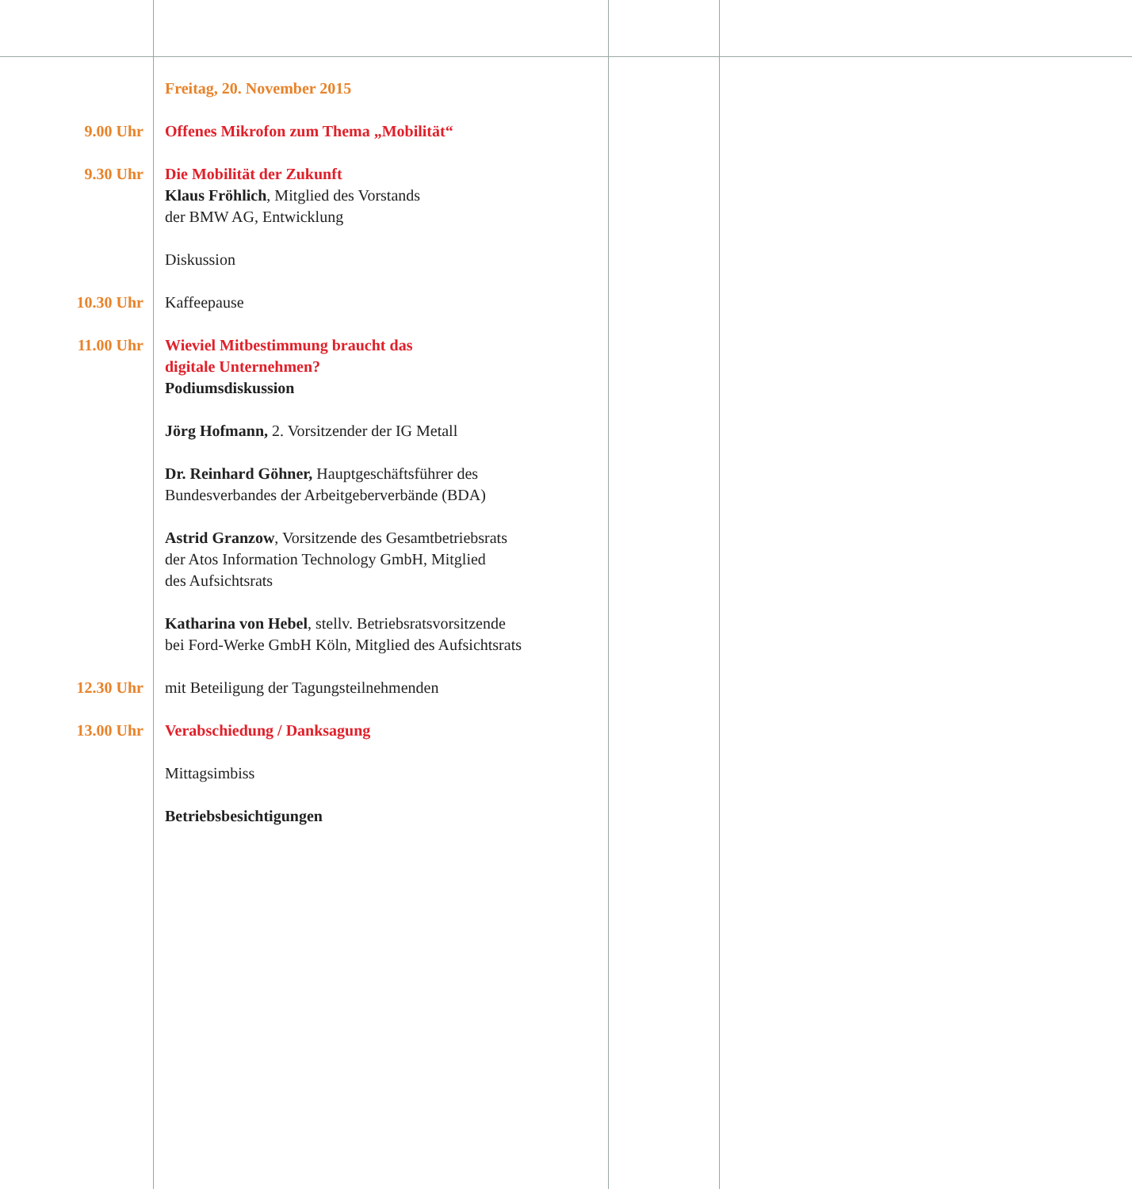Freitag, 20. November 2015
9.00 Uhr Offenes Mikrofon zum Thema „Mobilität“
9.30 Uhr Die Mobilität der Zukunft
Klaus Fröhlich, Mitglied des Vorstands
der BMW AG, Entwicklung
Diskussion
10.30 Uhr Kaffeepause
11.00 Uhr Wieviel Mitbestimmung braucht das
digitale Unternehmen?
Podiumsdiskussion
Jörg Hofmann, 2. Vorsitzender der IG Metall
Dr. Reinhard Göhner, Hauptgeschäftsführer des
Bundesverbandes der Arbeitgeberverbände (BDA)
Astrid Granzow, Vorsitzende des Gesamtbetriebsrats
der Atos Information Technology GmbH, Mitglied
des Aufsichtsrats
Katharina von Hebel, stellv. Betriebsratsvorsitzende
bei Ford-Werke GmbH Köln, Mitglied des Aufsichtsrats
12.30 Uhr mit Beteiligung der Tagungsteilnehmenden
13.00 Uhr Verabschiedung / Danksagung
Mittagsimbiss
Betriebsbesichtigungen